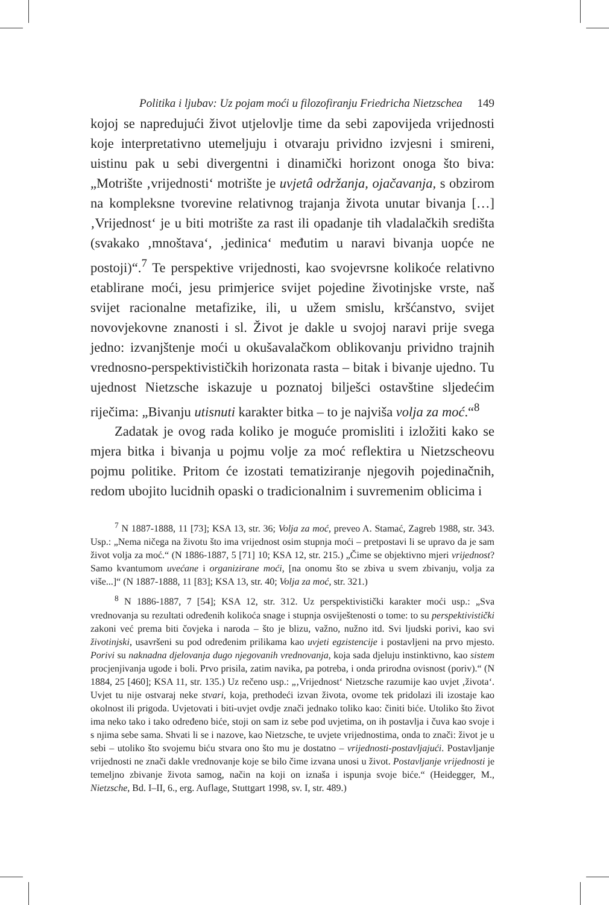Politika i ljubav: Uz pojam moći u filozofiranju Friedricha Nietzschea 149
kojoj se napredujući život utjelovlje time da sebi zapovijeda vrijednosti koje interpretativno utemeljuju i otvaraju prividno izvjesni i smireni, uistinu pak u sebi divergentni i dinamički horizont onoga što biva: „Motrište ‚vrijednosti‘ motrište je uvjetâ održanja, ojačavanja, s obzirom na kompleksne tvorevine relativnog trajanja života unutar bivanja […] ‚Vrijednost‘ je u biti motrište za rast ili opadanje tih vladalačkih središta (svakako ‚mnoštava‘, ‚jedinica‘ međutim u naravi bivanja uopće ne postoji)“.<sup>7</sup> Te perspektive vrijednosti, kao svojevrsne kolikoće relativno etablirane moći, jesu primjerice svijet pojedine životinjske vrste, naš svijet racionalne metafizike, ili, u užem smislu, kršćanstvo, svijet novovjekovne znanosti i sl. Život je dakle u svojoj naravi prije svega jedno: izvanjštenje moći u okušavalačkom oblikovanju prividno trajnih vrednosno-perspektivističkih horizonata rasta – bitak i bivanje ujedno. Tu ujednost Nietzsche iskazuje u poznatoj bilješci ostavštine sljedećim riječima: „Bivanju utisnuti karakter bitka – to je najviša volja za moć.“<sup>8</sup>
Zadatak je ovog rada koliko je moguće promisliti i izložiti kako se mjera bitka i bivanja u pojmu volje za moć reflektira u Nietzscheovu pojmu politike. Pritom će izostati tematiziranje njegovih pojedinačnih, redom ubojito lucidnih opaski o tradicionalnim i suvremenim oblicima i
<sup>7</sup> N 1887-1888, 11 [73]; KSA 13, str. 36; Volja za moć, preveo A. Stamać, Zagreb 1988, str. 343. Usp.: „Nema ničega na životu što ima vrijednost osim stupnja moći – pretpostavi li se upravo da je sam život volja za moć.“ (N 1886-1887, 5 [71] 10; KSA 12, str. 215.) „Čime se objektivno mjeri vrijednost? Samo kvantumom uvećane i organizirane moći, [na onomu što se zbiva u svem zbivanju, volja za više...]“ (N 1887-1888, 11 [83]; KSA 13, str. 40; Volja za moć, str. 321.)
<sup>8</sup> N 1886-1887, 7 [54]; KSA 12, str. 312. Uz perspektivistički karakter moći usp.: „Sva vrednovanja su rezultati određenih kolikoća snage i stupnja osviještenosti o tome: to su perspektivistički zakoni već prema biti čovjeka i naroda – što je blizu, važno, nužno itd. Svi ljudski porivi, kao svi životinjski, usavršeni su pod određenim prilikama kao uvjeti egzistencije i postavljeni na prvo mjesto. Porivi su naknadna djelovanja dugo njegovanih vrednovanja, koja sada djeluju instinktivno, kao sistem procjenjivanja ugode i boli. Prvo prisila, zatim navika, pa potreba, i onda prirodna ovisnost (poriv).“ (N 1884, 25 [460]; KSA 11, str. 135.) Uz rečeno usp.: „‚Vrijednost‘ Nietzsche razumije kao uvjet ‚života‘. Uvjet tu nije ostvaraj neke stvari, koja, prethodeći izvan života, ovome tek pridolazi ili izostaje kao okolnost ili prigoda. Uvjetovati i biti-uvjet ovdje znači jednako toliko kao: činiti biće. Utoliko što život ima neko tako i tako određeno biće, stoji on sam iz sebe pod uvjetima, on ih postavlja i čuva kao svoje i s njima sebe sama. Shvati li se i nazove, kao Nietzsche, te uvjete vrijednostima, onda to znači: život je u sebi – utoliko što svojemu biću stvara ono što mu je dostatno – vrijednosti-postavljajući. Postavljanje vrijednosti ne znači dakle vrednovanje koje se bilo čime izvana unosi u život. Postavljanje vrijednosti je temeljno zbivanje života samog, način na koji on iznaša i ispunja svoje biće.“ (Heidegger, M., Nietzsche, Bd. I–II, 6., erg. Auflage, Stuttgart 1998, sv. I, str. 489.)